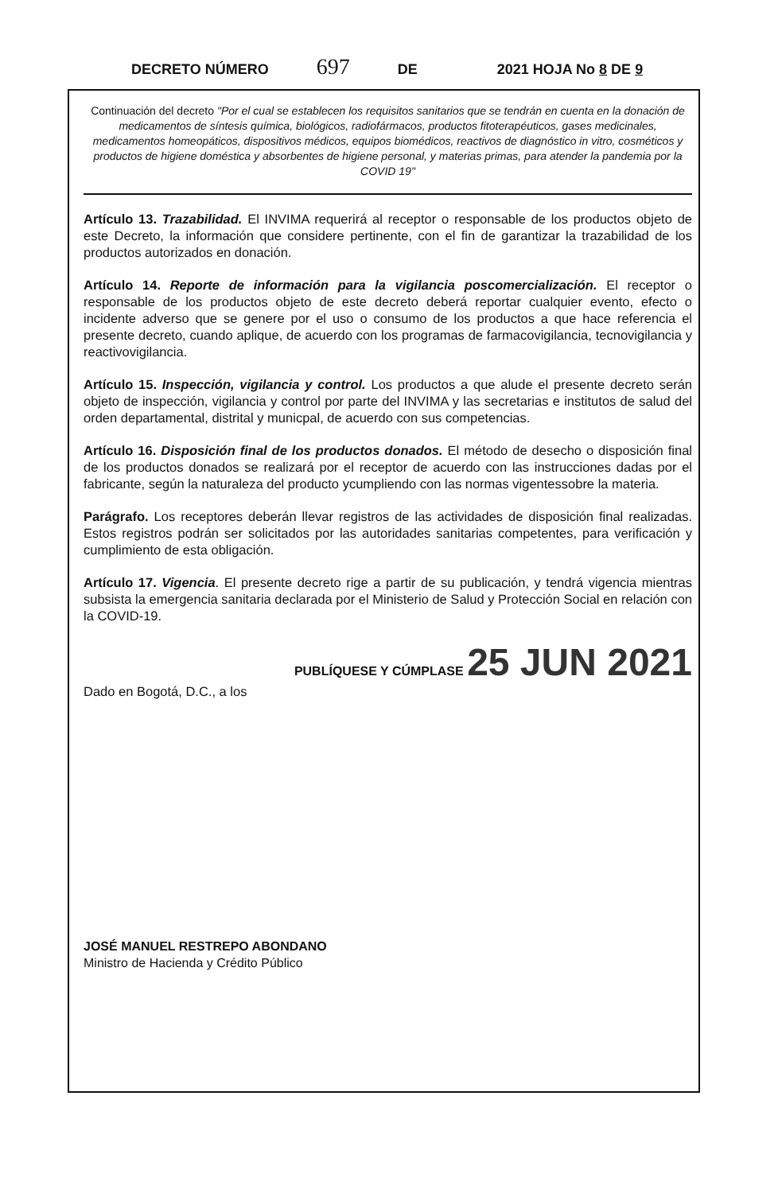DECRETO NÚMERO 697 DE 2021 HOJA No 8 DE 9
Continuación del decreto "Por el cual se establecen los requisitos sanitarios que se tendrán en cuenta en la donación de medicamentos de síntesis química, biológicos, radiofármacos, productos fitoterapéuticos, gases medicinales, medicamentos homeopáticos, dispositivos médicos, equipos biomédicos, reactivos de diagnóstico in vitro, cosméticos y productos de higiene doméstica y absorbentes de higiene personal, y materias primas, para atender la pandemia por la COVID 19"
Artículo 13. Trazabilidad. El INVIMA requerirá al receptor o responsable de los productos objeto de este Decreto, la información que considere pertinente, con el fin de garantizar la trazabilidad de los productos autorizados en donación.
Artículo 14. Reporte de información para la vigilancia poscomercialización. El receptor o responsable de los productos objeto de este decreto deberá reportar cualquier evento, efecto o incidente adverso que se genere por el uso o consumo de los productos a que hace referencia el presente decreto, cuando aplique, de acuerdo con los programas de farmacovigilancia, tecnovigilancia y reactivovigilancia.
Artículo 15. Inspección, vigilancia y control. Los productos a que alude el presente decreto serán objeto de inspección, vigilancia y control por parte del INVIMA y las secretarias e institutos de salud del orden departamental, distrital y municpal, de acuerdo con sus competencias.
Artículo 16. Disposición final de los productos donados. El método de desecho o disposición final de los productos donados se realizará por el receptor de acuerdo con las instrucciones dadas por el fabricante, según la naturaleza del producto ycumpliendo con las normas vigentessobre la materia.
Parágrafo. Los receptores deberán llevar registros de las actividades de disposición final realizadas. Estos registros podrán ser solicitados por las autoridades sanitarias competentes, para verificación y cumplimiento de esta obligación.
Artículo 17. Vigencia. El presente decreto rige a partir de su publicación, y tendrá vigencia mientras subsista la emergencia sanitaria declarada por el Ministerio de Salud y Protección Social en relación con la COVID-19.
PUBLÍQUESE Y CÚMPLASE 25 JUN 2021
Dado en Bogotá, D.C., a los
JOSÉ MANUEL RESTREPO ABONDANO
Ministro de Hacienda y Crédito Público